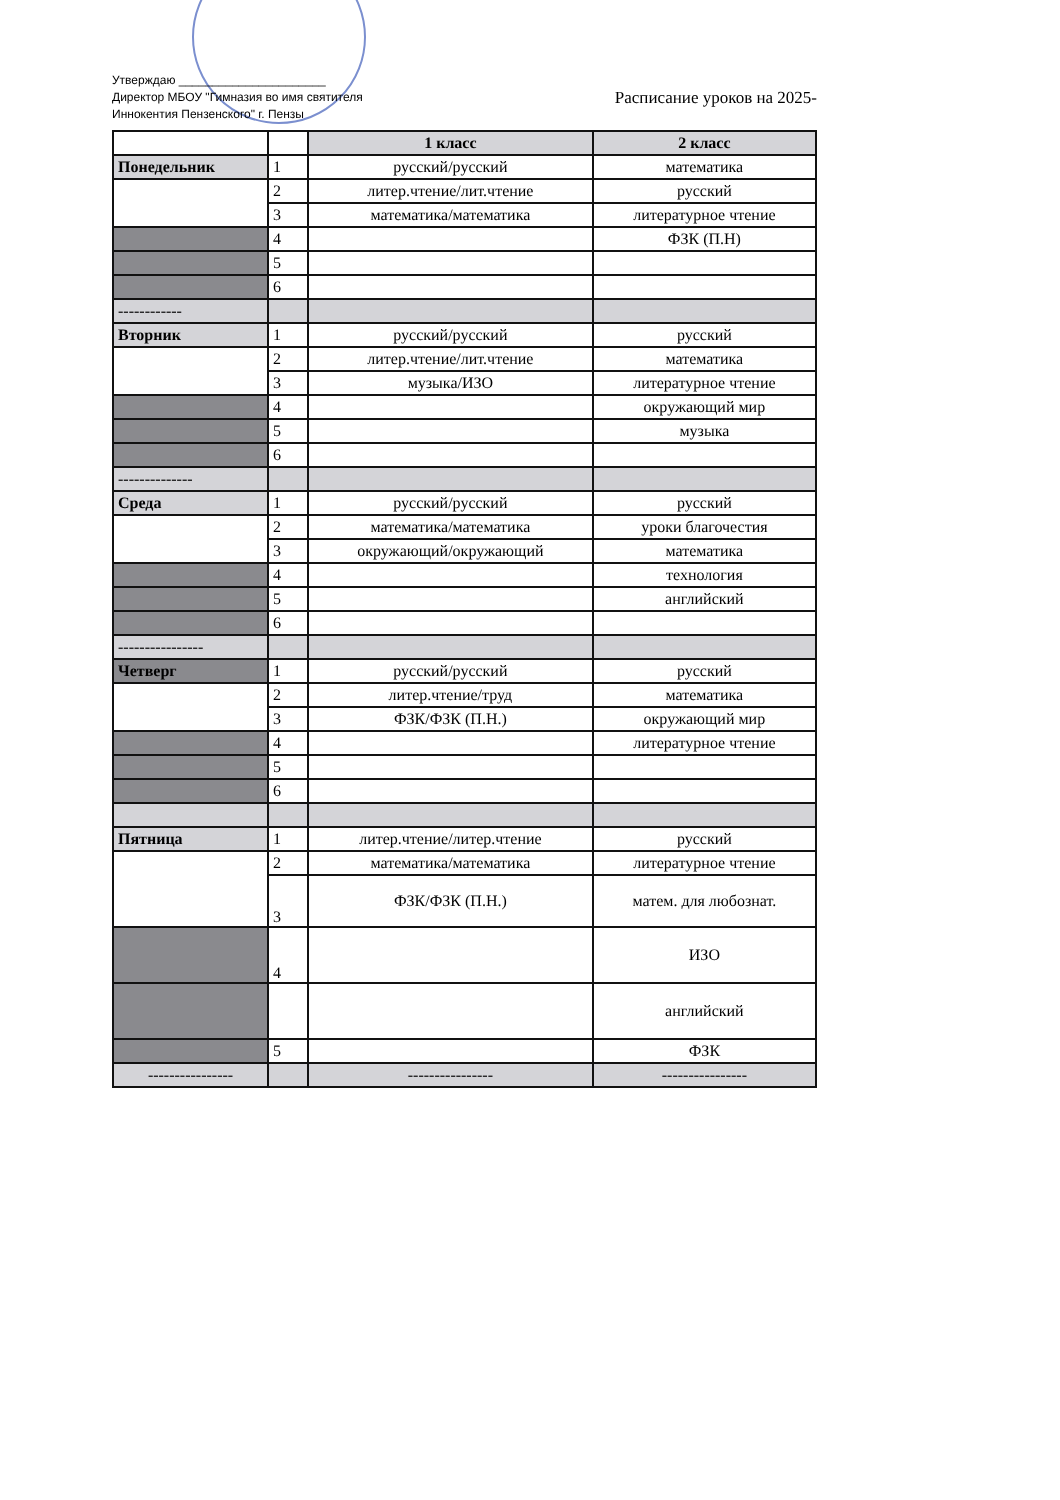Утверждаю ______________________
Директор МБОУ "Гимназия во имя святителя
Иннокентия Пензенского" г. Пензы
Расписание уроков на 2025-
| | | 1 класс | 2 класс |
| Понедельник | 1 | русский/русский | математика |
| | 2 | литер.чтение/лит.чтение | русский |
| | 3 | математика/математика | литературное чтение |
| | 4 | | ФЗК (П.Н) |
| | 5 | | |
| | 6 | | |
| ------------ | | | |
| Вторник | 1 | русский/русский | русский |
| | 2 | литер.чтение/лит.чтение | математика |
| | 3 | музыка/ИЗО | литературное чтение |
| | 4 | | окружающий мир |
| | 5 | | музыка |
| | 6 | | |
| -------------- | | | |
| Среда | 1 | русский/русский | русский |
| | 2 | математика/математика | уроки благочестия |
| | 3 | окружающий/окружающий | математика |
| | 4 | | технология |
| | 5 | | английский |
| | 6 | | |
| ---------------- | | | |
| Четверг | 1 | русский/русский | русский |
| | 2 | литер.чтение/труд | математика |
| | 3 | ФЗК/ФЗК (П.Н.) | окружающий мир |
| | 4 | | литературное чтение |
| | 5 | | |
| | 6 | | |
| Пятница | 1 | литер.чтение/литер.чтение | русский |
| | 2 | математика/математика | литературное чтение |
| | 3 | ФЗК/ФЗК (П.Н.) | матем. для любознат. |
| | 4 | | ИЗО |
| | | | английский |
| | 5 | | ФЗК |
| ---------------- | | ---------------- | ---------------- |